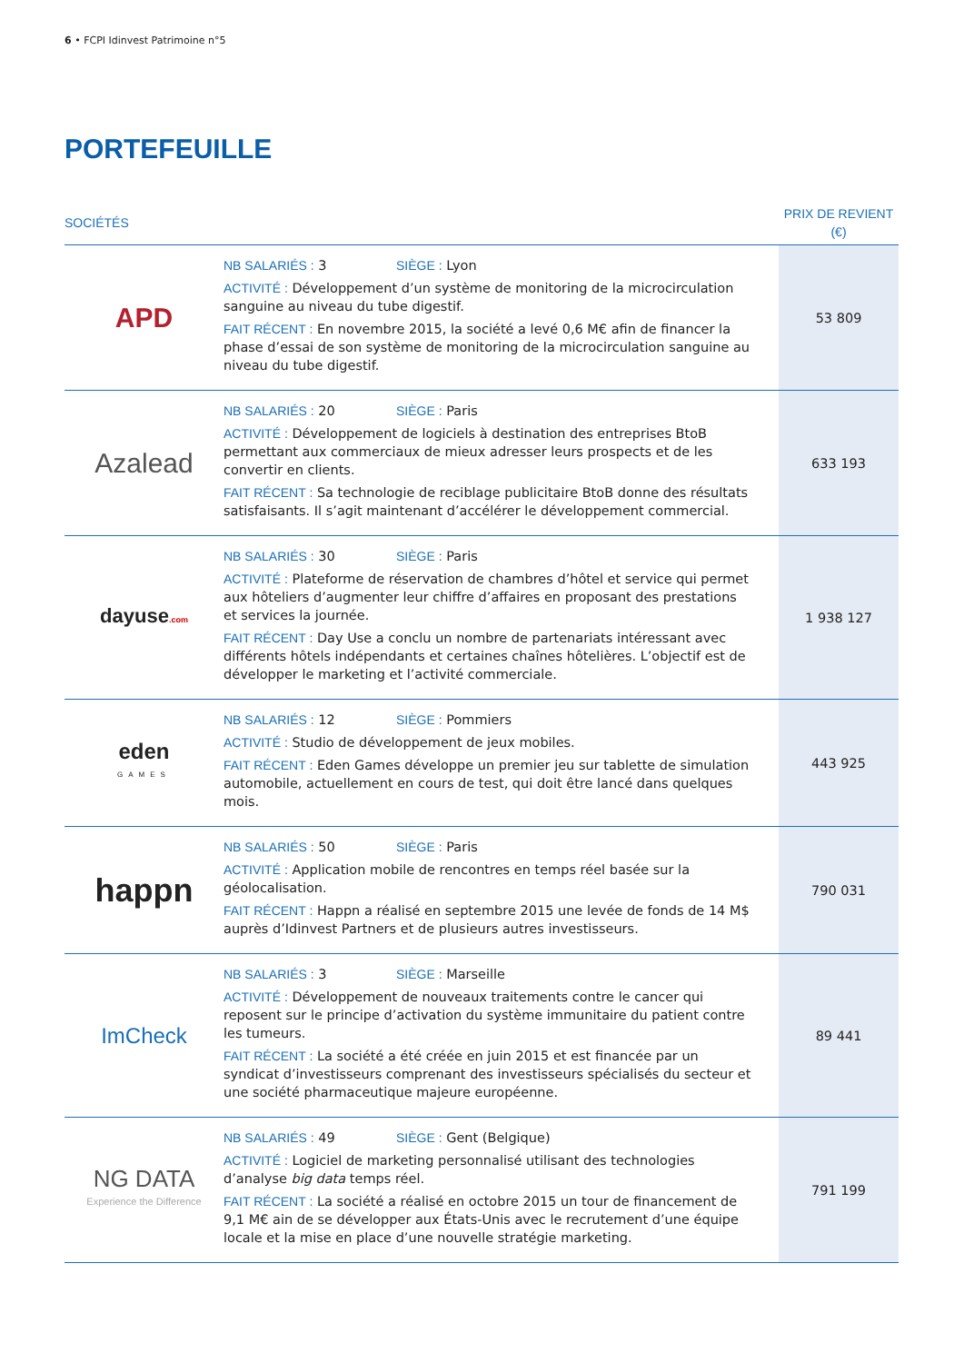6 • FCPI Idinvest Patrimoine n°5
PORTEFEUILLE
| SOCIÉTÉS | | PRIX DE REVIENT (€) |
| --- | --- | --- |
| APD | NB SALARIÉS : 3 SIÈGE : Lyon ACTIVITÉ : Développement d’un système de monitoring de la microcirculation sanguine au niveau du tube digestif. FAIT RÉCENT : En novembre 2015, la société a levé 0,6 M€ afin de financer la phase d’essai de son système de monitoring de la microcirculation sanguine au niveau du tube digestif. | 53 809 |
| Azalead | NB SALARIÉS : 20 SIÈGE : Paris ACTIVITÉ : Développement de logiciels à destination des entreprises BtoB permettant aux commerciaux de mieux adresser leurs prospects et de les convertir en clients. FAIT RÉCENT : Sa technologie de reciblage publicitaire BtoB donne des résultats satisfaisants. Il s’agit maintenant d’accélérer le développement commercial. | 633 193 |
| dayuse .com | NB SALARIÉS : 30 SIÈGE : Paris ACTIVITÉ : Plateforme de réservation de chambres d’hôtel et service qui permet aux hôteliers d’augmenter leur chiffre d’affaires en proposant des prestations et services la journée. FAIT RÉCENT : Day Use a conclu un nombre de partenariats intéressant avec différents hôtels indépendants et certaines chaînes hôtelières. L’objectif est de développer le marketing et l’activité commerciale. | 1 938 127 |
| eden GAMES | NB SALARIÉS : 12 SIÈGE : Pommiers ACTIVITÉ : Studio de développement de jeux mobiles. FAIT RÉCENT : Eden Games développe un premier jeu sur tablette de simulation automobile, actuellement en cours de test, qui doit être lancé dans quelques mois. | 443 925 |
| happn | NB SALARIÉS : 50 SIÈGE : Paris ACTIVITÉ : Application mobile de rencontres en temps réel basée sur la géolocalisation. FAIT RÉCENT : Happn a réalisé en septembre 2015 une levée de fonds de 14 M$ auprès d’Idinvest Partners et de plusieurs autres investisseurs. | 790 031 |
| ImCheck | NB SALARIÉS : 3 SIÈGE : Marseille ACTIVITÉ : Développement de nouveaux traitements contre le cancer qui reposent sur le principe d’activation du système immunitaire du patient contre les tumeurs. FAIT RÉCENT : La société a été créée en juin 2015 et est financée par un syndicat d’investisseurs comprenant des investisseurs spécialisés du secteur et une société pharmaceutique majeure européenne. | 89 441 |
| NG DATA Experience the Difference | NB SALARIÉS : 49 SIÈGE : Gent (Belgique) ACTIVITÉ : Logiciel de marketing personnalisé utilisant des technologies d’analyse big data temps réel. FAIT RÉCENT : La société a réalisé en octobre 2015 un tour de financement de 9,1 M€ ain de se développer aux États-Unis avec le recrutement d’une équipe locale et la mise en place d’une nouvelle stratégie marketing. | 791 199 |